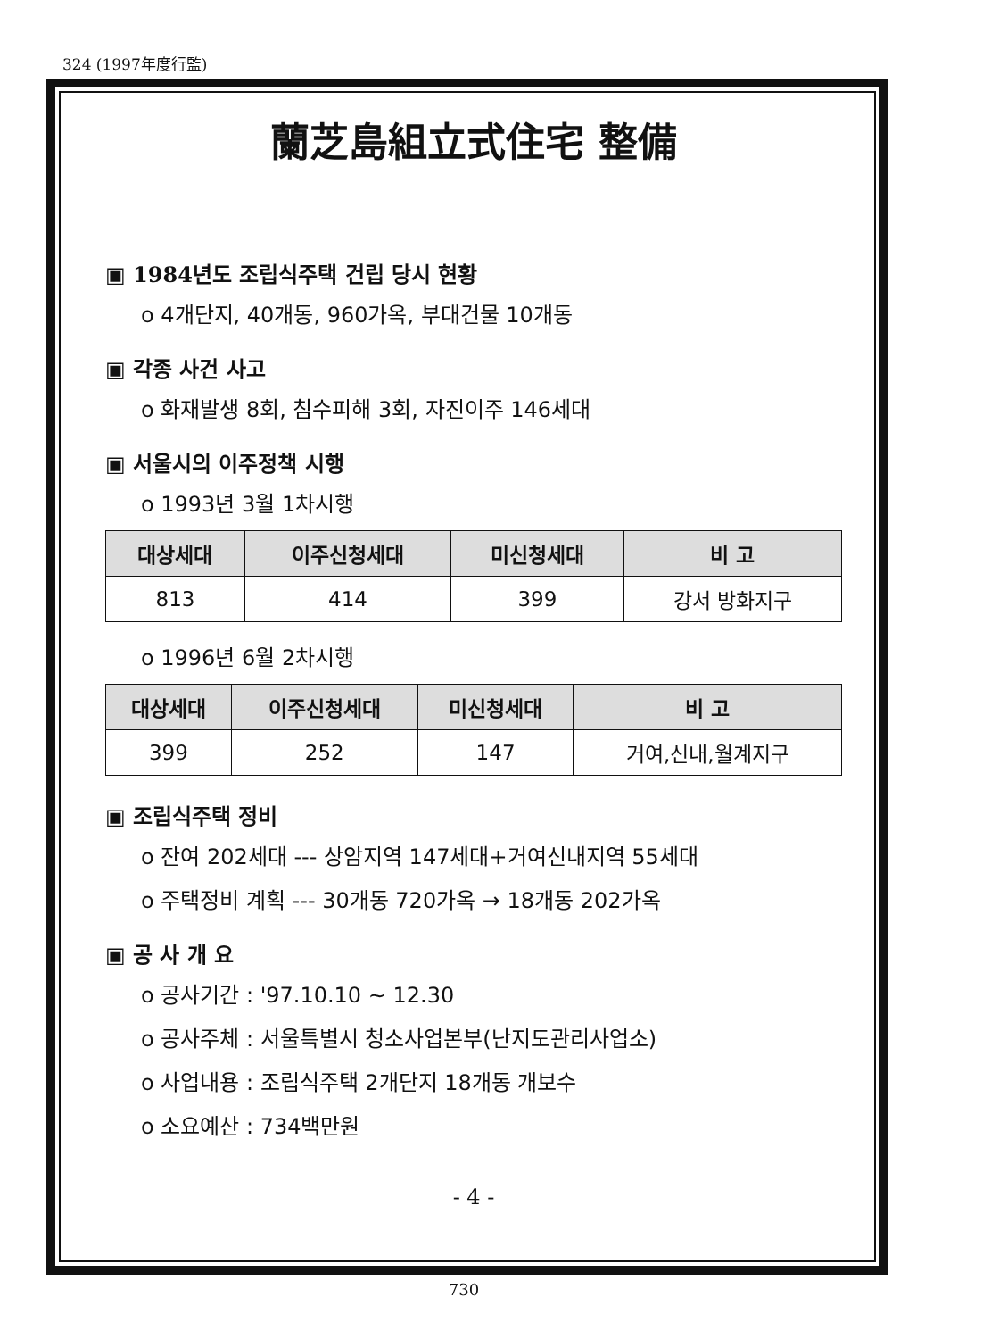324 (1997年度行監)
蘭芝島組立式住宅 整備
▣ 1984년도 조립식주택 건립 당시 현황
o 4개단지, 40개동, 960가옥, 부대건물 10개동
▣ 각종 사건 사고
o 화재발생 8회, 침수피해 3회, 자진이주 146세대
▣ 서울시의 이주정책 시행
o 1993년 3월 1차시행
| 대상세대 | 이주신청세대 | 미신청세대 | 비 고 |
| --- | --- | --- | --- |
| 813 | 414 | 399 | 강서 방화지구 |
o 1996년 6월 2차시행
| 대상세대 | 이주신청세대 | 미신청세대 | 비 고 |
| --- | --- | --- | --- |
| 399 | 252 | 147 | 거여,신내,월계지구 |
▣ 조립식주택 정비
o 잔여 202세대 --- 상암지역 147세대+거여신내지역 55세대
o 주택정비 계획 --- 30개동 720가옥 → 18개동 202가옥
▣ 공 사 개 요
o 공사기간 : '97.10.10 ~ 12.30
o 공사주체 : 서울특별시 청소사업본부(난지도관리사업소)
o 사업내용 : 조립식주택 2개단지 18개동 개보수
o 소요예산 : 734백만원
- 4 -
730